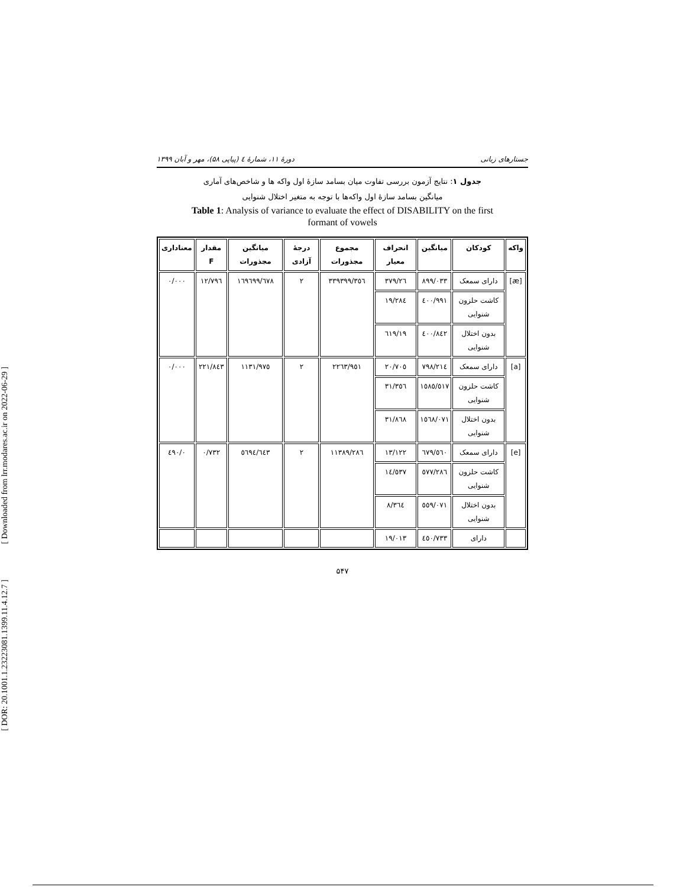[ Downloaded from lrr.modares.ac.ir on 2022-06-29 ]
[ DOR: 20.1001.1.23223081.1399.11.4.12.7 ]
جستارهای زبانی دورهٔ ۱۱، شمارهٔ ٤ (پیاپی ۵۸)، مهر و آبان ۱۳۹۹
جدول ۱: نتایج آزمون بررسی تفاوت میان بسامد سازهٔ اول واکه ها و شاخص‌های آماری
میانگین بسامد سازهٔ اول واکه‌ها با توجه به متغیر اختلال شنوایی
Table 1: Analysis of variance to evaluate the effect of DISABILITY on the first
formant of vowels
| واکه | کودکان | میانگین | انحراف معیار | مجموع مجذورات | درجهٔ آزادی | میانگین مجذورات | مقدار F | معناداری |
| --- | --- | --- | --- | --- | --- | --- | --- | --- |
| [æ] | دارای سمعک | ۸۹۹/۰۳۳ | ۲٦/۳۷۹ | ۳۳۹۳۹۹/۳٥٦ | ۲ | ١٦٩٦٩٩/٦٧٨ | ۱۲/۷۹٦ | ۰/۰۰۰ |
| | کاشت حلزون شنوایی | ۹۹۱/٤۰۰ | ۱۹/۲۸٤ | | | | | |
| | بدون اختلال شنوایی | ۸٤۲/٤۰۰ | ۱۹/٦۱۹ | | | | | |
| [a] | دارای سمعک | ۷۹۸/۲۱٤ | ۲۰/۷۰٥ | ۲۲٦۳/۹٥۱ | ۲ | ۱۱۳۱/۹۷٥ | ۲۲۱/۸٤۳ | ۰/۰۰۰ |
| | کاشت حلزون شنوایی | ۱٥۸٥/٥۱۷ | ۳۱/۳٥٦ | | | | | |
| | بدون اختلال شنوایی | ۱٥٦۸/۰۷۱ | ۳۱/۸٦۸ | | | | | |
| [e] | دارای سمعک | ٥٦۰/٦۷۹ | ۱۳/۱۲۲ | ۱۱۳۸۹/۲۸٦ | ۲ | ٥٦۹٤/٦٤۳ | ۰/۷۳۲ | ۰/٤۹۰ |
| | کاشت حلزون شنوایی | ٥۷۷/۲۸٦ | ۱٤/٥۳۷ | | | | | |
| | بدون اختلال شنوایی | ٥٥۹/۰۷۱ | ۸/۳٦٤ | | | | | |
| | دارای | ٤٥۰/۷۳۳ | ۱۹/۰۱۳ | | | | | |
۵۴۷